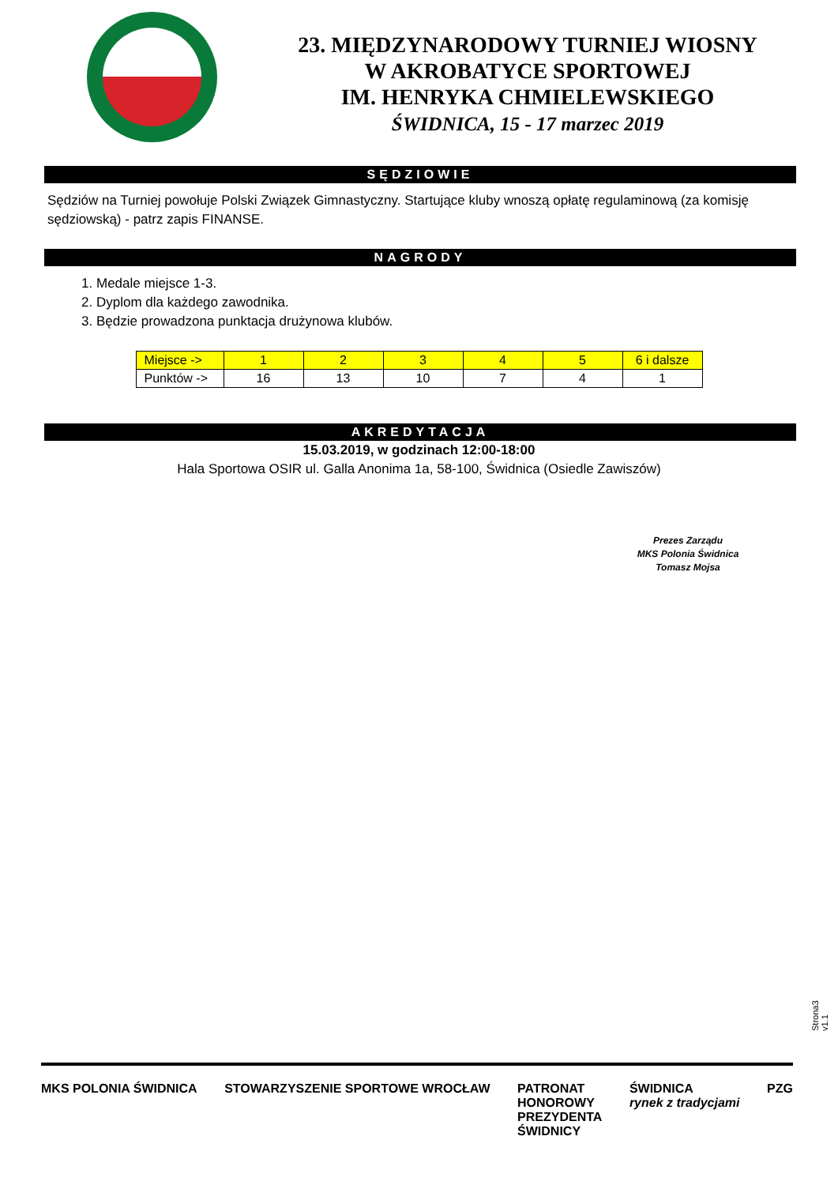23. MIĘDZYNARODOWY TURNIEJ WIOSNY
W AKROBATYCE SPORTOWEJ
IM. HENRYKA CHMIELEWSKIEGO
ŚWIDNICA, 15 - 17 marzec 2019
SĘDZIOWIE
Sędziów na Turniej powołuje Polski Związek Gimnastyczny. Startujące kluby wnoszą opłatę regulaminową (za komisję sędziowską) - patrz zapis FINANSE.
NAGRODY
1. Medale miejsce 1-3.
2. Dyplom dla każdego zawodnika.
3. Będzie prowadzona punktacja drużynowa klubów.
| Miejsce -> | 1 | 2 | 3 | 4 | 5 | 6 i dalsze |
| Punktów -> | 16 | 13 | 10 | 7 | 4 | 1 |
AKREDYTACJA
15.03.2019, w godzinach 12:00-18:00
Hala Sportowa OSIR ul. Galla Anonima 1a, 58-100, Świdnica (Osiedle Zawiszów)
Prezes Zarządu
MKS Polonia Świdnica
Tomasz Mojsa
Strona3 v1.1
MKS POLONIA ŚWIDNICA STOWARZYSZENIE SPORTOWE WROCŁAW PATRONAT
HONOROWY
PREZYDENTA
ŚWIDNICY ŚWIDNICA
rynek z tradycjami PZG